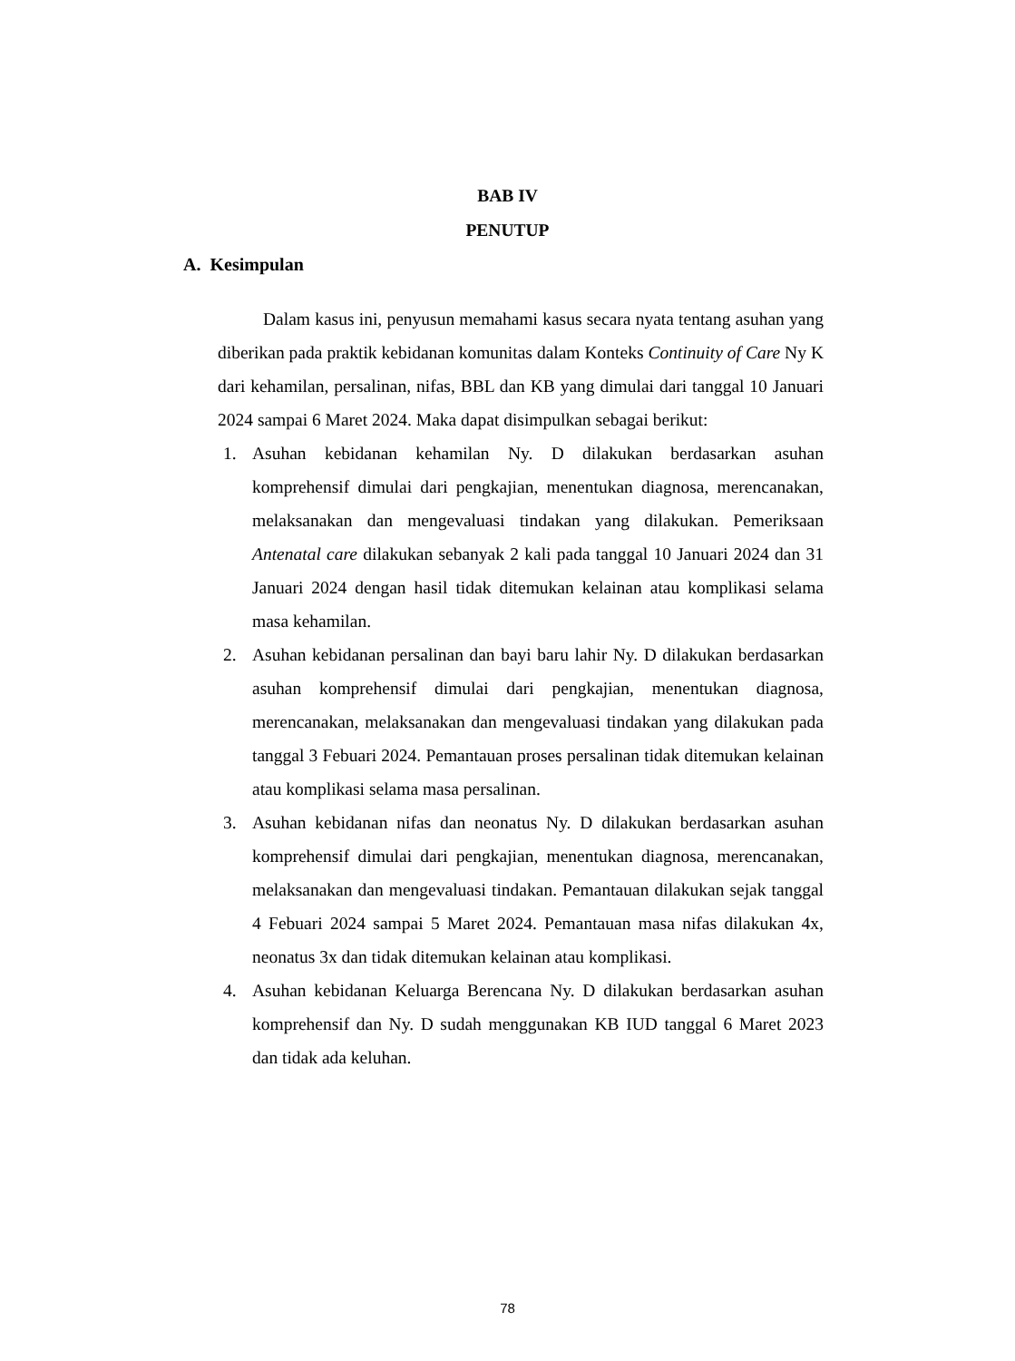BAB IV
PENUTUP
A. Kesimpulan
Dalam kasus ini, penyusun memahami kasus secara nyata tentang asuhan yang diberikan pada praktik kebidanan komunitas dalam Konteks Continuity of Care Ny K dari kehamilan, persalinan, nifas, BBL dan KB yang dimulai dari tanggal 10 Januari 2024 sampai 6 Maret 2024. Maka dapat disimpulkan sebagai berikut:
1. Asuhan kebidanan kehamilan Ny. D dilakukan berdasarkan asuhan komprehensif dimulai dari pengkajian, menentukan diagnosa, merencanakan, melaksanakan dan mengevaluasi tindakan yang dilakukan. Pemeriksaan Antenatal care dilakukan sebanyak 2 kali pada tanggal 10 Januari 2024 dan 31 Januari 2024 dengan hasil tidak ditemukan kelainan atau komplikasi selama masa kehamilan.
2. Asuhan kebidanan persalinan dan bayi baru lahir Ny. D dilakukan berdasarkan asuhan komprehensif dimulai dari pengkajian, menentukan diagnosa, merencanakan, melaksanakan dan mengevaluasi tindakan yang dilakukan pada tanggal 3 Febuari 2024. Pemantauan proses persalinan tidak ditemukan kelainan atau komplikasi selama masa persalinan.
3. Asuhan kebidanan nifas dan neonatus Ny. D dilakukan berdasarkan asuhan komprehensif dimulai dari pengkajian, menentukan diagnosa, merencanakan, melaksanakan dan mengevaluasi tindakan. Pemantauan dilakukan sejak tanggal 4 Febuari 2024 sampai 5 Maret 2024. Pemantauan masa nifas dilakukan 4x, neonatus 3x dan tidak ditemukan kelainan atau komplikasi.
4. Asuhan kebidanan Keluarga Berencana Ny. D dilakukan berdasarkan asuhan komprehensif dan Ny. D sudah menggunakan KB IUD tanggal 6 Maret 2023 dan tidak ada keluhan.
78